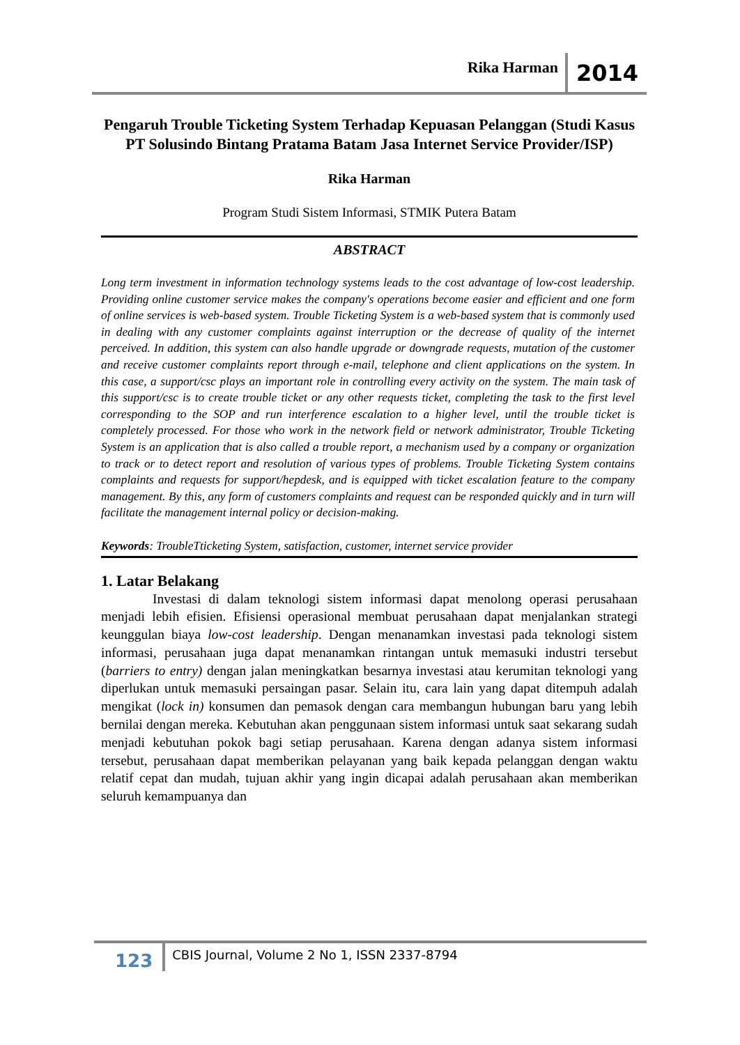Rika Harman 2014
Pengaruh Trouble Ticketing System Terhadap Kepuasan Pelanggan (Studi Kasus PT Solusindo Bintang Pratama Batam Jasa Internet Service Provider/ISP)
Rika Harman
Program Studi Sistem Informasi, STMIK Putera Batam
ABSTRACT
Long term investment in information technology systems leads to the cost advantage of low-cost leadership. Providing online customer service makes the company's operations become easier and efficient and one form of online services is web-based system. Trouble Ticketing System is a web-based system that is commonly used in dealing with any customer complaints against interruption or the decrease of quality of the internet perceived. In addition, this system can also handle upgrade or downgrade requests, mutation of the customer and receive customer complaints report through e-mail, telephone and client applications on the system. In this case, a support/csc plays an important role in controlling every activity on the system. The main task of this support/csc is to create trouble ticket or any other requests ticket, completing the task to the first level corresponding to the SOP and run interference escalation to a higher level, until the trouble ticket is completely processed. For those who work in the network field or network administrator, Trouble Ticketing System is an application that is also called a trouble report, a mechanism used by a company or organization to track or to detect report and resolution of various types of problems. Trouble Ticketing System contains complaints and requests for support/hepdesk, and is equipped with ticket escalation feature to the company management. By this, any form of customers complaints and request can be responded quickly and in turn will facilitate the management internal policy or decision-making.
Keywords: TroubleTticketing System, satisfaction, customer, internet service provider
1. Latar Belakang
Investasi di dalam teknologi sistem informasi dapat menolong operasi perusahaan menjadi lebih efisien. Efisiensi operasional membuat perusahaan dapat menjalankan strategi keunggulan biaya low-cost leadership. Dengan menanamkan investasi pada teknologi sistem informasi, perusahaan juga dapat menanamkan rintangan untuk memasuki industri tersebut (barriers to entry) dengan jalan meningkatkan besarnya investasi atau kerumitan teknologi yang diperlukan untuk memasuki persaingan pasar. Selain itu, cara lain yang dapat ditempuh adalah mengikat (lock in) konsumen dan pemasok dengan cara membangun hubungan baru yang lebih bernilai dengan mereka. Kebutuhan akan penggunaan sistem informasi untuk saat sekarang sudah menjadi kebutuhan pokok bagi setiap perusahaan. Karena dengan adanya sistem informasi tersebut, perusahaan dapat memberikan pelayanan yang baik kepada pelanggan dengan waktu relatif cepat dan mudah, tujuan akhir yang ingin dicapai adalah perusahaan akan memberikan seluruh kemampuanya dan
123 CBIS Journal, Volume 2 No 1, ISSN 2337-8794